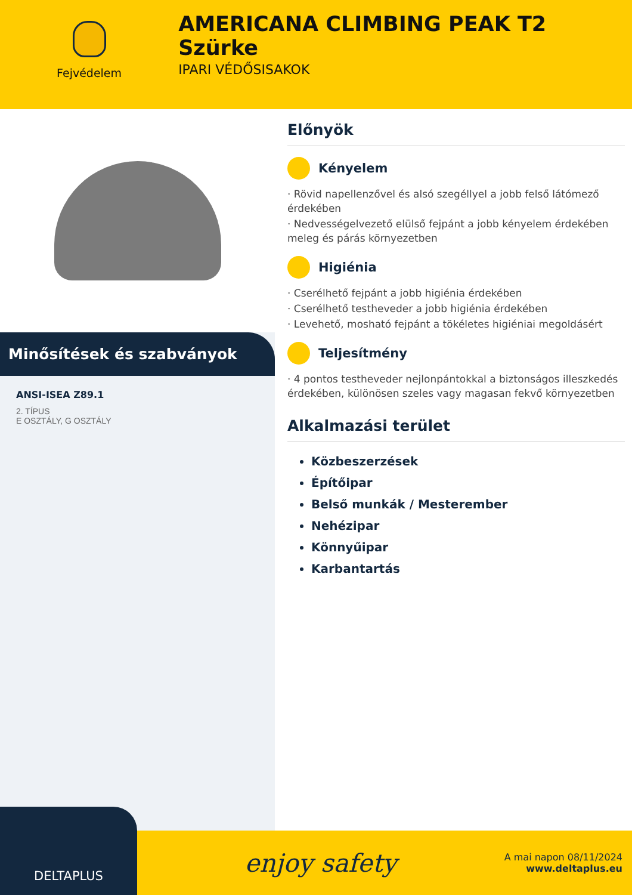Fejvédelem
AMERICANA CLIMBING PEAK T2 Szürke
IPARI VÉDŐSISAKOK
Minősítések és szabványok
ANSI-ISEA Z89.1
2. TÍPUS
E OSZTÁLY, G OSZTÁLY
Előnyök
Kényelem
· Rövid napellenzővel és alsó szegéllyel a jobb felső látómező érdekében
· Nedvességelvezető elülső fejpánt a jobb kényelem érdekében meleg és párás környezetben
Higiénia
· Cserélhető fejpánt a jobb higiénia érdekében
· Cserélhető testheveder a jobb higiénia érdekében
· Levehető, mosható fejpánt a tökéletes higiéniai megoldásért
Teljesítmény
· 4 pontos testheveder nejlonpántokkal a biztonságos illeszkedés érdekében, különösen szeles vagy magasan fekvő környezetben
Alkalmazási terület
Közbeszerzések
Építőipar
Belső munkák / Mesterember
Nehézipar
Könnyűipar
Karbantartás
DELTAPLUS
enjoy safety
A mai napon 08/11/2024
www.deltaplus.eu